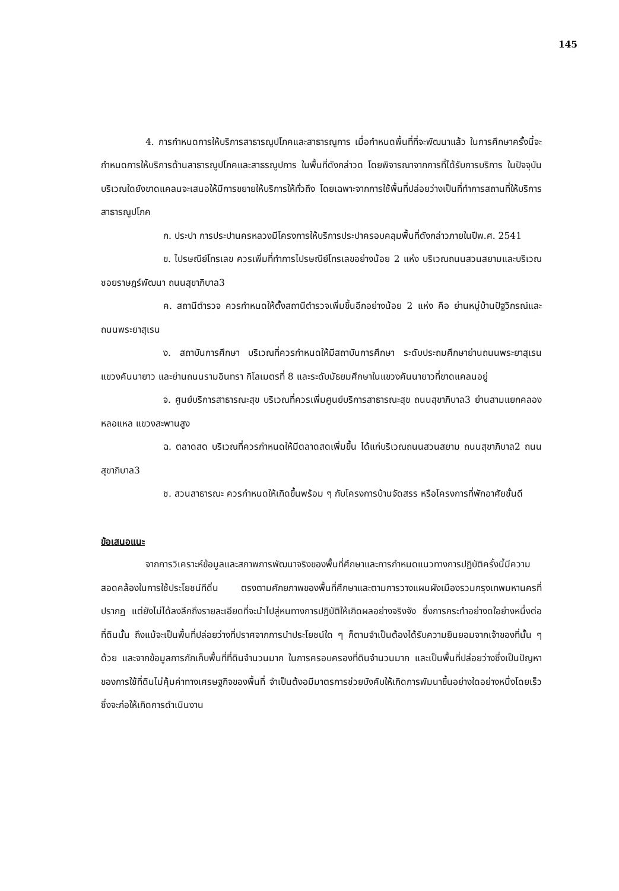145
4. การกำหนดการให้บริการสาธารณูปโภคและสาธารณูการ เมื่อกำหนดพื้นที่ที่จะพัฒนาแล้ว ในการศึกษาครั้งนี้จะกำหนดการให้บริการด้านสาธารณูปโภคและสาธรณูปการ ในพื้นที่ดังกล่าวด โดยพิจารณาจากการที่ได้รับการบริการ ในปัจจุบันบริเวณใดยังขาดแคลนจะเสนอให้มีการขยายให้บริการให้ทั่วถึง โดยเฉพาะจากการใช้พื้นที่ปล่อยว่างเป็นที่ทำการสถานที่ให้บริการสาธารณูปโภค
ก. ประปา การประปานครหลวงมีโครงการให้บริการประปาครอบคลุมพื้นที่ดังกล่าวภายในปีพ.ศ. 2541
ข. ไปรษณีย์โทรเลข ควรเพิ่มที่ทำการไปรษณีย์โทรเลขอย่างน้อย 2 แห่ง บริเวณถนนสวนสยามและบริเวณ ซอยราษฎร์พัฒนา ถนนสุขาภิบาล3
ค. สถานีตำรวจ ควรกำหนดให้ตั้งสถานีตำรวจเพิ่มขึ้นอีกอย่างน้อย 2 แห่ง คือ ย่านหมู่บ้านปัฐวิกรณ์และ ถนนพระยาสุเรน
ง. สถาบันการศึกษา บริเวณที่ควรกำหนดให้มีสถาบันการศึกษา ระดับประถมศึกษาย่านถนนพระยาสุเรน แขวงคันนายาว และย่านถนนรามอินทรา กิโลเมตรที่ 8 และระดับมัธยมศึกษาในแขวงคันนายาวที่ขาดแคลนอยู่
จ. ศูนย์บริการสาธารณะสุข บริเวณที่ควรเพิ่มศูนย์บริการสาธารณะสุข ถนนสุขาภิบาล3 ย่านสามแยกคลองหลอแหล แขวงสะพานสูง
ฉ. ตลาดสด บริเวณที่ควรกำหนดให้มีตลาดสดเพิ่มขึ้น ได้แก่บริเวณถนนสวนสยาม ถนนสุขาภิบาล2 ถนนสุขาภิบาล3
ช. สวนสาธารณะ ควรกำหนดให้เกิดขึ้นพร้อม ๆ กับโครงการบ้านจัดสรร หรือโครงการที่พักอาศัยชั้นดี
ข้อเสนอแนะ
จากการวิเคราะห์ข้อมูลและสภาพการพัฒนาจริงของพื้นที่ศึกษาและการกำหนดแนวทางการปฏิบัติครั้งนี้มีความสอดคล้องในการใช้ประโยชน์ทีดิ่น ตรงตามศักยภาพของพื้นที่ศึกษาและตามการวางแผนผังเมืองรวมกรุงเทพมหานครที่ปรากฏ แต่ยังไม่ได้ลงลึกถึงรายละเอียดที่จะนำไปสู่หนทางการปฏิบัติให้เกิดผลอย่างจริงจัง ซึ่งการกระทำอย่างดใอย่างหนึ่งต่อที่ดินนั้น ถึงแม้จะเป็นพื้นที่ปล่อยว่างที่ปราศจากการนำประโยชน์ใด ๆ ก็ตามจำเป็นต้องได้รับความยินยอมจากเจ้าของที่นั้น ๆ ด้วย และจากข้อมูลการกักเก็บพื้นที่ที่ดินจำนวนมาก ในการครอบครองที่ดินจำนวนมาก และเป็นพื้นที่ปล่อยว่างซึ่งเป็นปัญหาของการใช้ที่ดินไม่คุ้มค่าทางเศรษฐกิจของพื้นที่ จำเป็นต้งอมีมาตรการช่วยบังคับให้เกิดการพัมนาขึ้นอย่างใดอย่างหนึ่งโดยเร็ว ซึ่งจะก่อให้เกิดการดำเนินงาน